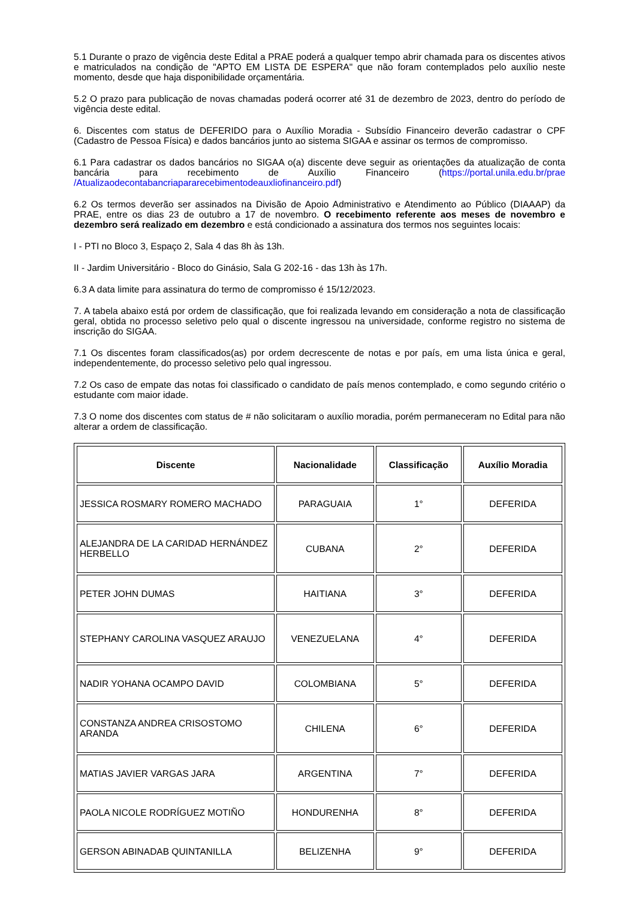5.1 Durante o prazo de vigência deste Edital a PRAE poderá a qualquer tempo abrir chamada para os discentes ativos e matriculados na condição de "APTO EM LISTA DE ESPERA" que não foram contemplados pelo auxílio neste momento, desde que haja disponibilidade orçamentária.
5.2 O prazo para publicação de novas chamadas poderá ocorrer até 31 de dezembro de 2023, dentro do período de vigência deste edital.
6. Discentes com status de DEFERIDO para o Auxílio Moradia - Subsídio Financeiro deverão cadastrar o CPF (Cadastro de Pessoa Física) e dados bancários junto ao sistema SIGAA e assinar os termos de compromisso.
6.1 Para cadastrar os dados bancários no SIGAA o(a) discente deve seguir as orientações da atualização de conta bancária para recebimento de Auxílio Financeiro (https://portal.unila.edu.br/prae /Atualizaodecontabancriapararecebimentodeauxliofinanceiro.pdf)
6.2 Os termos deverão ser assinados na Divisão de Apoio Administrativo e Atendimento ao Público (DIAAAP) da PRAE, entre os dias 23 de outubro a 17 de novembro. O recebimento referente aos meses de novembro e dezembro será realizado em dezembro e está condicionado a assinatura dos termos nos seguintes locais:
I - PTI no Bloco 3, Espaço 2, Sala 4 das 8h às 13h.
II - Jardim Universitário - Bloco do Ginásio, Sala G 202-16 - das 13h às 17h.
6.3 A data limite para assinatura do termo de compromisso é 15/12/2023.
7. A tabela abaixo está por ordem de classificação, que foi realizada levando em consideração a nota de classificação geral, obtida no processo seletivo pelo qual o discente ingressou na universidade, conforme registro no sistema de inscrição do SIGAA.
7.1 Os discentes foram classificados(as) por ordem decrescente de notas e por país, em uma lista única e geral, independentemente, do processo seletivo pelo qual ingressou.
7.2 Os caso de empate das notas foi classificado o candidato de país menos contemplado, e como segundo critério o estudante com maior idade.
7.3 O nome dos discentes com status de # não solicitaram o auxílio moradia, porém permaneceram no Edital para não alterar a ordem de classificação.
| Discente | Nacionalidade | Classificação | Auxílio Moradia |
| --- | --- | --- | --- |
| JESSICA ROSMARY ROMERO MACHADO | PARAGUAIA | 1° | DEFERIDA |
| ALEJANDRA DE LA CARIDAD HERNÁNDEZ HERBELLO | CUBANA | 2° | DEFERIDA |
| PETER JOHN DUMAS | HAITIANA | 3° | DEFERIDA |
| STEPHANY CAROLINA VASQUEZ ARAUJO | VENEZUELANA | 4° | DEFERIDA |
| NADIR YOHANA OCAMPO DAVID | COLOMBIANA | 5° | DEFERIDA |
| CONSTANZA ANDREA CRISOSTOMO ARANDA | CHILENA | 6° | DEFERIDA |
| MATIAS JAVIER VARGAS JARA | ARGENTINA | 7° | DEFERIDA |
| PAOLA NICOLE RODRÍGUEZ MOTIÑO | HONDURENHA | 8° | DEFERIDA |
| GERSON ABINADAB QUINTANILLA | BELIZENHA | 9° | DEFERIDA |